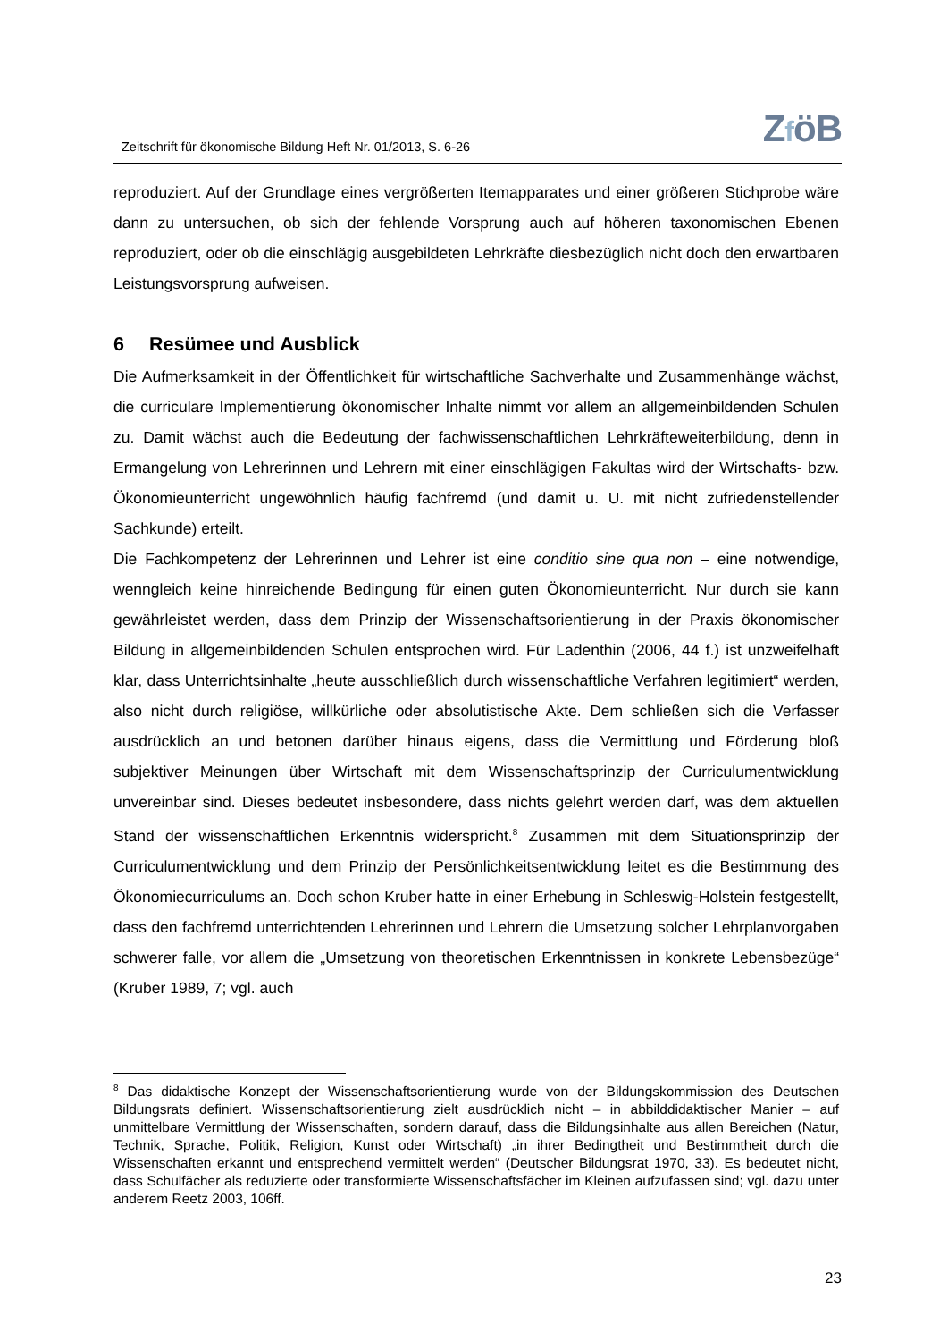Zeitschrift für ökonomische Bildung Heft Nr. 01/2013, S. 6-26
ZföB
reproduziert. Auf der Grundlage eines vergrößerten Itemapparates und einer größeren Stichprobe wäre dann zu untersuchen, ob sich der fehlende Vorsprung auch auf höheren taxonomischen Ebenen reproduziert, oder ob die einschlägig ausgebildeten Lehrkräfte diesbezüglich nicht doch den erwartbaren Leistungsvorsprung aufweisen.
6 Resümee und Ausblick
Die Aufmerksamkeit in der Öffentlichkeit für wirtschaftliche Sachverhalte und Zusammenhänge wächst, die curriculare Implementierung ökonomischer Inhalte nimmt vor allem an allgemeinbildenden Schulen zu. Damit wächst auch die Bedeutung der fachwissenschaftlichen Lehrkräfteweiterbildung, denn in Ermangelung von Lehrerinnen und Lehrern mit einer einschlägigen Fakultas wird der Wirtschafts- bzw. Ökonomieunterricht ungewöhnlich häufig fachfremd (und damit u. U. mit nicht zufriedenstellender Sachkunde) erteilt.
Die Fachkompetenz der Lehrerinnen und Lehrer ist eine conditio sine qua non – eine notwendige, wenngleich keine hinreichende Bedingung für einen guten Ökonomieunterricht. Nur durch sie kann gewährleistet werden, dass dem Prinzip der Wissenschaftsorientierung in der Praxis ökonomischer Bildung in allgemeinbildenden Schulen entsprochen wird. Für Ladenthin (2006, 44 f.) ist unzweifelhaft klar, dass Unterrichtsinhalte „heute ausschließlich durch wissenschaftliche Verfahren legitimiert“ werden, also nicht durch religiöse, willkürliche oder absolutistische Akte. Dem schließen sich die Verfasser ausdrücklich an und betonen darüber hinaus eigens, dass die Vermittlung und Förderung bloß subjektiver Meinungen über Wirtschaft mit dem Wissenschaftsprinzip der Curriculumentwicklung unvereinbar sind. Dieses bedeutet insbesondere, dass nichts gelehrt werden darf, was dem aktuellen Stand der wissenschaftlichen Erkenntnis widerspricht.<sup>8</sup> Zusammen mit dem Situationsprinzip der Curriculumentwicklung und dem Prinzip der Persönlichkeitsentwicklung leitet es die Bestimmung des Ökonomiecurriculums an. Doch schon Kruber hatte in einer Erhebung in Schleswig-Holstein festgestellt, dass den fachfremd unterrichtenden Lehrerinnen und Lehrern die Umsetzung solcher Lehrplanvorgaben schwerer falle, vor allem die „Umsetzung von theoretischen Erkenntnissen in konkrete Lebensbezüge“ (Kruber 1989, 7; vgl. auch
<sup>8</sup> Das didaktische Konzept der Wissenschaftsorientierung wurde von der Bildungskommission des Deutschen Bildungsrats definiert. Wissenschaftsorientierung zielt ausdrücklich nicht – in abbilddidaktischer Manier – auf unmittelbare Vermittlung der Wissenschaften, sondern darauf, dass die Bildungsinhalte aus allen Bereichen (Natur, Technik, Sprache, Politik, Religion, Kunst oder Wirtschaft) „in ihrer Bedingtheit und Bestimmtheit durch die Wissenschaften erkannt und entsprechend vermittelt werden“ (Deutscher Bildungsrat 1970, 33). Es bedeutet nicht, dass Schulfächer als reduzierte oder transformierte Wissenschaftsfächer im Kleinen aufzufassen sind; vgl. dazu unter anderem Reetz 2003, 106ff.
23